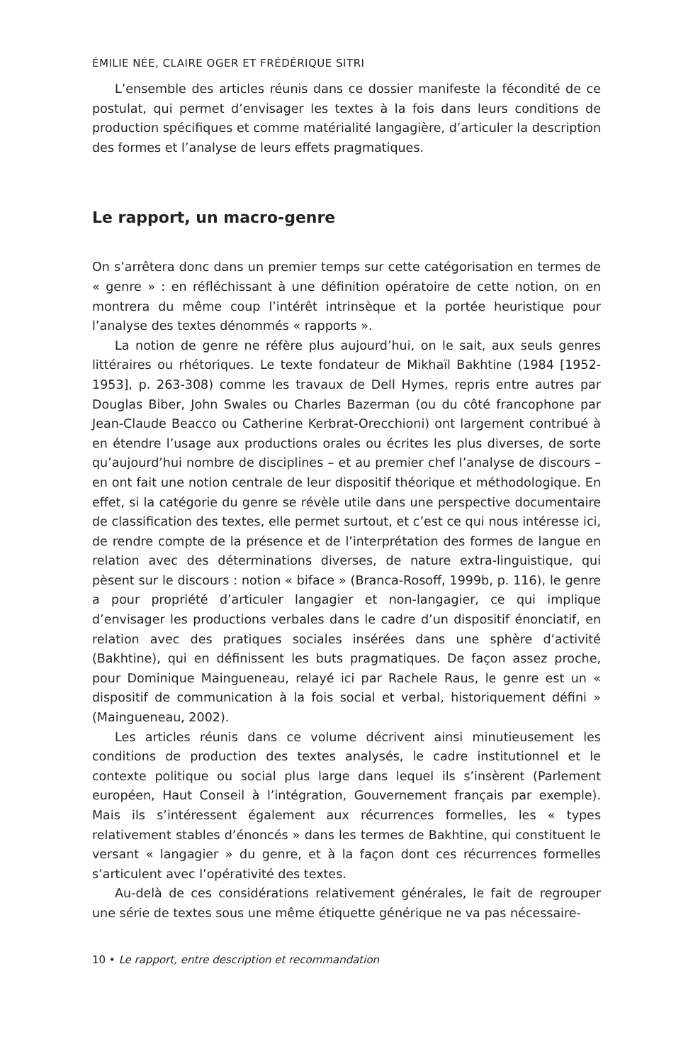ÉMILIE NÉE, CLAIRE OGER ET FRÉDÉRIQUE SITRI
L’ensemble des articles réunis dans ce dossier manifeste la fécondité de ce postulat, qui permet d’envisager les textes à la fois dans leurs conditions de production spécifiques et comme matérialité langagière, d’articuler la description des formes et l’analyse de leurs effets pragmatiques.
Le rapport, un macro-genre
On s’arrêtera donc dans un premier temps sur cette catégorisation en termes de « genre » : en réfléchissant à une définition opératoire de cette notion, on en montrera du même coup l’intérêt intrinsèque et la portée heuristique pour l’analyse des textes dénommés « rapports ».
La notion de genre ne réfère plus aujourd’hui, on le sait, aux seuls genres littéraires ou rhétoriques. Le texte fondateur de Mikhaïl Bakhtine (1984 [1952-1953], p. 263-308) comme les travaux de Dell Hymes, repris entre autres par Douglas Biber, John Swales ou Charles Bazerman (ou du côté francophone par Jean-Claude Beacco ou Catherine Kerbrat-Orecchioni) ont largement contribué à en étendre l’usage aux productions orales ou écrites les plus diverses, de sorte qu’aujourd’hui nombre de disciplines – et au premier chef l’analyse de discours – en ont fait une notion centrale de leur dispositif théorique et méthodologique. En effet, si la catégorie du genre se révèle utile dans une perspective documentaire de classification des textes, elle permet surtout, et c’est ce qui nous intéresse ici, de rendre compte de la présence et de l’interprétation des formes de langue en relation avec des déterminations diverses, de nature extra-linguistique, qui pèsent sur le discours : notion « biface » (Branca-Rosoff, 1999b, p. 116), le genre a pour propriété d’articuler langagier et non-langagier, ce qui implique d’envisager les productions verbales dans le cadre d’un dispositif énonciatif, en relation avec des pratiques sociales insérées dans une sphère d’activité (Bakhtine), qui en définissent les buts pragmatiques. De façon assez proche, pour Dominique Maingueneau, relayé ici par Rachele Raus, le genre est un « dispositif de communication à la fois social et verbal, historiquement défini » (Maingueneau, 2002).
Les articles réunis dans ce volume décrivent ainsi minutieusement les conditions de production des textes analysés, le cadre institutionnel et le contexte politique ou social plus large dans lequel ils s’insèrent (Parlement européen, Haut Conseil à l’intégration, Gouvernement français par exemple). Mais ils s’intéressent également aux récurrences formelles, les « types relativement stables d’énoncés » dans les termes de Bakhtine, qui constituent le versant « langagier » du genre, et à la façon dont ces récurrences formelles s’articulent avec l’opérativité des textes.
Au-delà de ces considérations relativement générales, le fait de regrouper une série de textes sous une même étiquette générique ne va pas nécessaire-
10 • Le rapport, entre description et recommandation